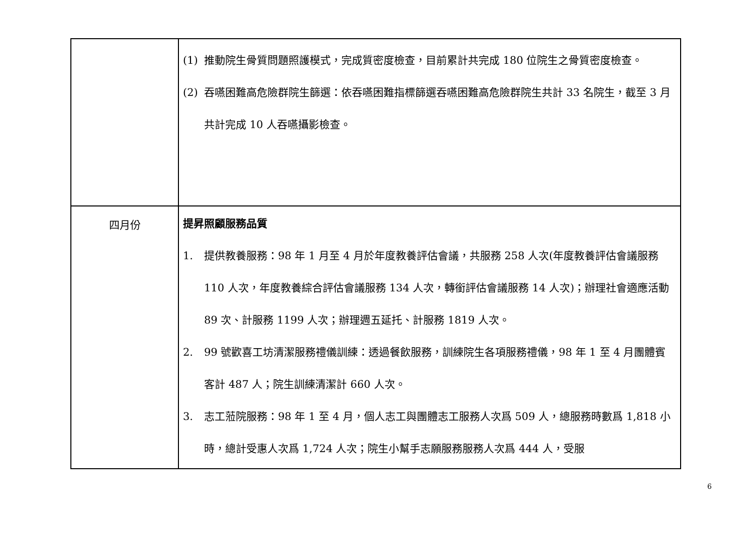| | (1) 推動院生骨質問題照護模式，完成質密度檢查，目前累計共完成 180 位院生之骨質密度檢查。 (2) 吞嚥困難高危險群院生篩選：依吞嚥困難指標篩選吞嚥困難高危險群院生共計 33 名院生，截至 3 月共計完成 10 人吞嚥攝影檢查。 |
| 四月份 | 提昇照顧服務品質 1. 提供教養服務：98 年 1 月至 4 月於年度教養評估會議，共服務 258 人次(年度教養評估會議服務 110 人次，年度教養綜合評估會議服務 134 人次，轉銜評估會議服務 14 人次)；辦理社會適應活動 89 次、計服務 1199 人次；辦理週五延托、計服務 1819 人次。 2. 99 號歡喜工坊清潔服務禮儀訓練：透過餐飲服務，訓練院生各項服務禮儀，98 年 1 至 4 月團體賓客計 487 人；院生訓練清潔計 660 人次。 3. 志工蒞院服務：98 年 1 至 4 月，個人志工與團體志工服務人次爲 509 人，總服務時數爲 1,818 小時，總計受惠人次爲 1,724 人次；院生小幫手志願服務服務人次爲 444 人，受服 |
6